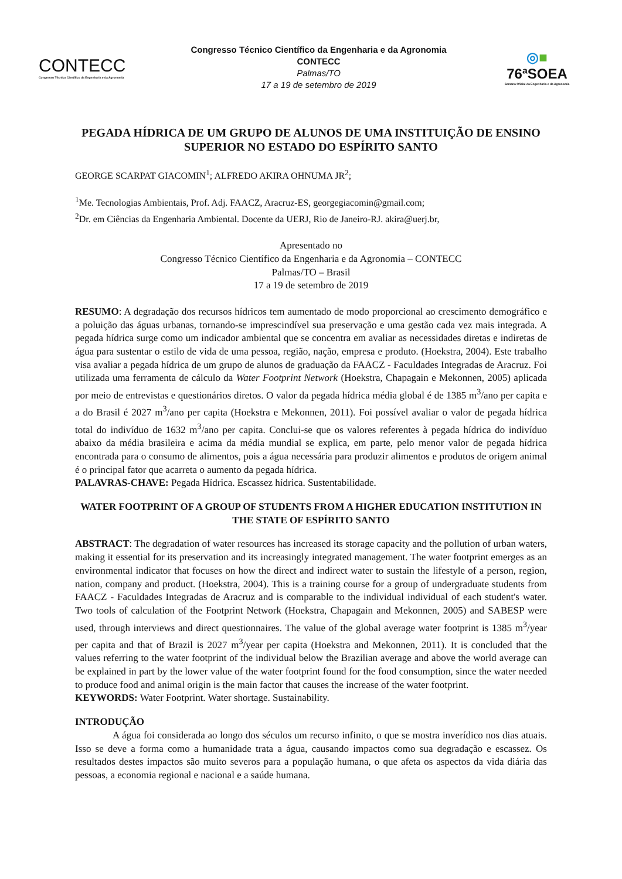CONTECC
Congresso Técnico Científico da Engenharia e da Agronomia
Congresso Técnico Científico da Engenharia e da Agronomia
CONTECC
Palmas/TO
17 a 19 de setembro de 2019
◎■
76ªSOEA
Semana Oficial da Engenharia e da Agronomia
PEGADA HÍDRICA DE UM GRUPO DE ALUNOS DE UMA INSTITUIÇÃO DE ENSINO SUPERIOR NO ESTADO DO ESPÍRITO SANTO
GEORGE SCARPAT GIACOMIN<sup>1</sup>; ALFREDO AKIRA OHNUMA JR<sup>2</sup>;
<sup>1</sup> Me. Tecnologias Ambientais, Prof. Adj. FAACZ, Aracruz-ES, georgegiacomin@gmail.com;
<sup>2</sup> Dr. em Ciências da Engenharia Ambiental. Docente da UERJ, Rio de Janeiro-RJ. akira@uerj.br,
Apresentado no
Congresso Técnico Científico da Engenharia e da Agronomia – CONTECC
Palmas/TO – Brasil
17 a 19 de setembro de 2019
RESUMO: A degradação dos recursos hídricos tem aumentado de modo proporcional ao crescimento demográfico e a poluição das águas urbanas, tornando-se imprescindível sua preservação e uma gestão cada vez mais integrada. A pegada hídrica surge como um indicador ambiental que se concentra em avaliar as necessidades diretas e indiretas de água para sustentar o estilo de vida de uma pessoa, região, nação, empresa e produto. (Hoekstra, 2004). Este trabalho visa avaliar a pegada hídrica de um grupo de alunos de graduação da FAACZ - Faculdades Integradas de Aracruz. Foi utilizada uma ferramenta de cálculo da Water Footprint Network (Hoekstra, Chapagain e Mekonnen, 2005) aplicada por meio de entrevistas e questionários diretos. O valor da pegada hídrica média global é de 1385 m<sup>3</sup>/ano per capita e a do Brasil é 2027 m<sup>3</sup>/ano per capita (Hoekstra e Mekonnen, 2011). Foi possível avaliar o valor de pegada hídrica total do indivíduo de 1632 m<sup>3</sup>/ano per capita. Conclui-se que os valores referentes à pegada hídrica do indivíduo abaixo da média brasileira e acima da média mundial se explica, em parte, pelo menor valor de pegada hídrica encontrada para o consumo de alimentos, pois a água necessária para produzir alimentos e produtos de origem animal é o principal fator que acarreta o aumento da pegada hídrica.
PALAVRAS-CHAVE: Pegada Hídrica. Escassez hídrica. Sustentabilidade.
WATER FOOTPRINT OF A GROUP OF STUDENTS FROM A HIGHER EDUCATION INSTITUTION IN THE STATE OF ESPÍRITO SANTO
ABSTRACT: The degradation of water resources has increased its storage capacity and the pollution of urban waters, making it essential for its preservation and its increasingly integrated management. The water footprint emerges as an environmental indicator that focuses on how the direct and indirect water to sustain the lifestyle of a person, region, nation, company and product. (Hoekstra, 2004). This is a training course for a group of undergraduate students from FAACZ - Faculdades Integradas de Aracruz and is comparable to the individual individual of each student's water. Two tools of calculation of the Footprint Network (Hoekstra, Chapagain and Mekonnen, 2005) and SABESP were used, through interviews and direct questionnaires. The value of the global average water footprint is 1385 m<sup>3</sup>/year per capita and that of Brazil is 2027 m<sup>3</sup>/year per capita (Hoekstra and Mekonnen, 2011). It is concluded that the values referring to the water footprint of the individual below the Brazilian average and above the world average can be explained in part by the lower value of the water footprint found for the food consumption, since the water needed to produce food and animal origin is the main factor that causes the increase of the water footprint.
KEYWORDS: Water Footprint. Water shortage. Sustainability.
INTRODUÇÃO
A água foi considerada ao longo dos séculos um recurso infinito, o que se mostra inverídico nos dias atuais. Isso se deve a forma como a humanidade trata a água, causando impactos como sua degradação e escassez. Os resultados destes impactos são muito severos para a população humana, o que afeta os aspectos da vida diária das pessoas, a economia regional e nacional e a saúde humana.